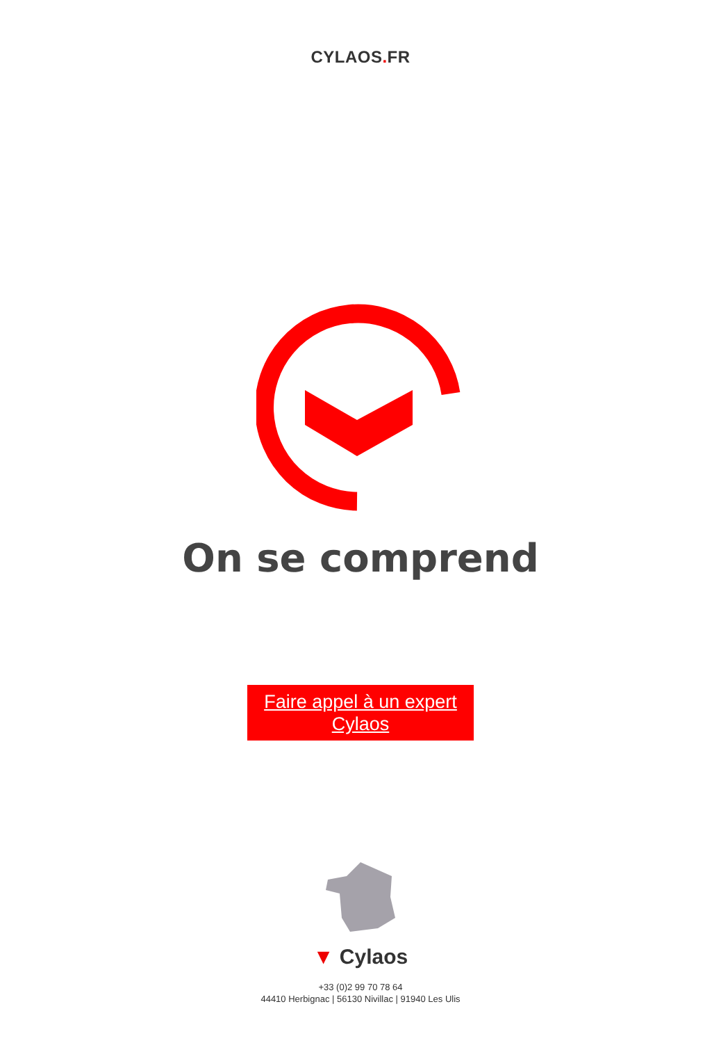CYLAOS. FR
On se comprend
Faire appel à un expert
Cylaos
▼ Cylaos
+33 (0)2 99 70 78 64
44410 Herbignac | 56130 Nivillac | 91940 Les Ulis